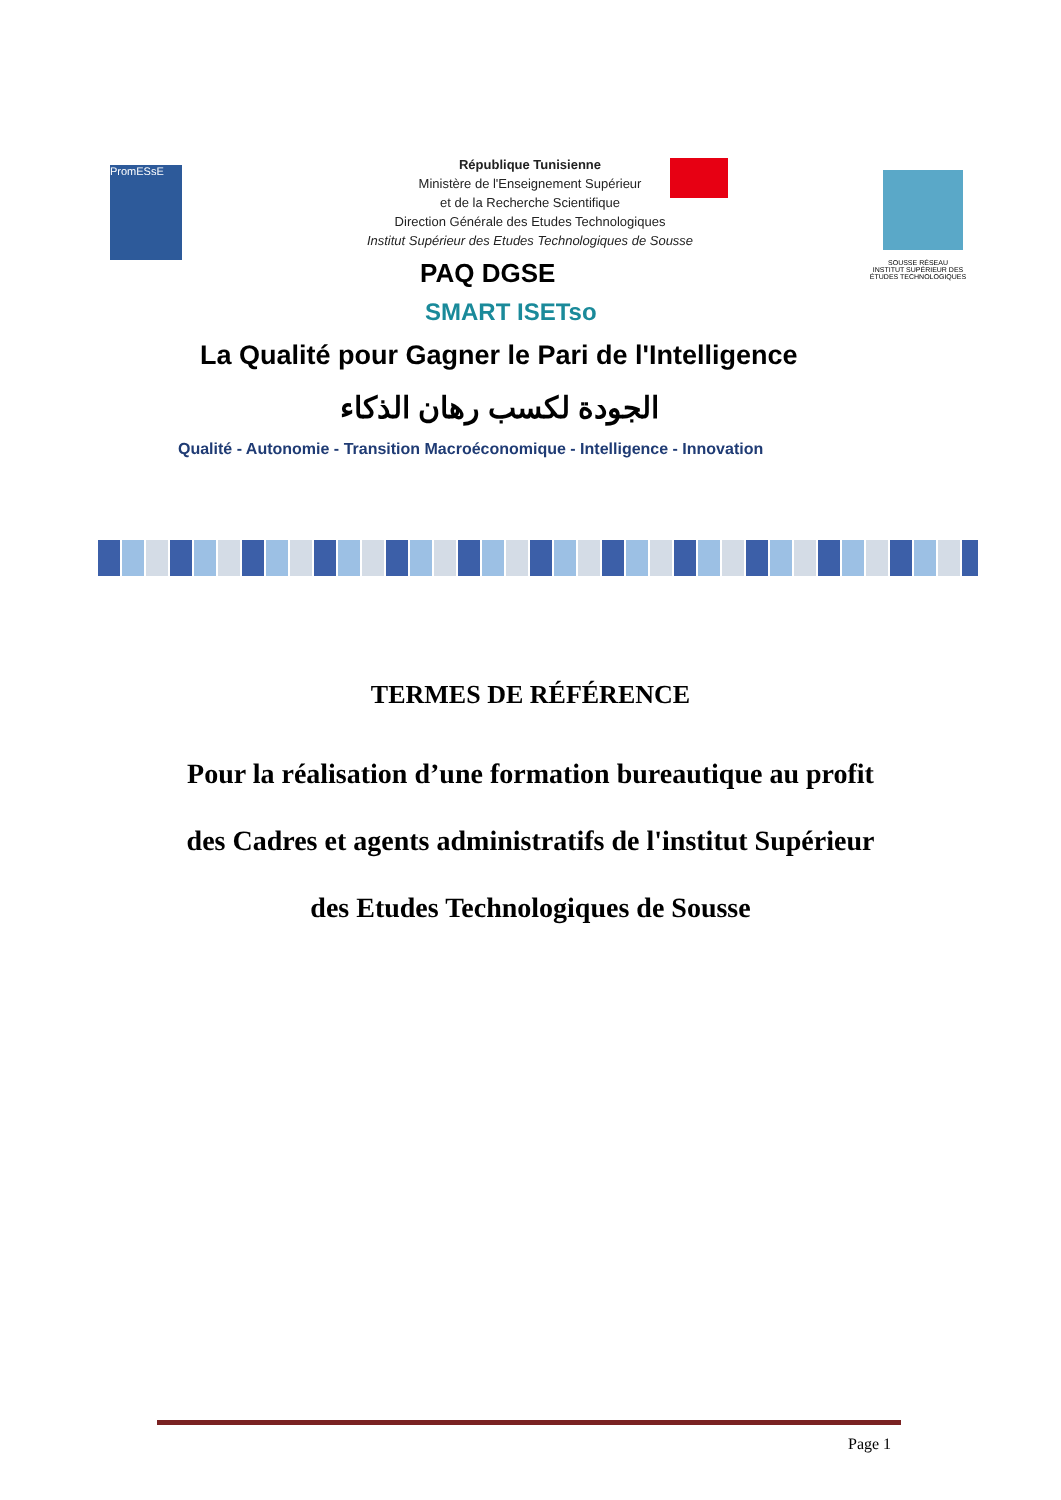PromESsE
République Tunisienne
Ministère de l'Enseignement Supérieur
et de la Recherche Scientifique
Direction Générale des Etudes Technologiques
Institut Supérieur des Etudes Technologiques de Sousse
SOUSSE RÉSEAU
INSTITUT SUPÉRIEUR DES ÉTUDES TECHNOLOGIQUES
PAQ DGSE
SMART ISETso
La Qualité pour Gagner le Pari de l'Intelligence
الجودة لكسب رهان الذكاء
Qualité - Autonomie - Transition Macroéconomique - Intelligence - Innovation
TERMES DE RÉFÉRENCE
Pour la réalisation d’une formation bureautique au profit
des Cadres et agents administratifs de l'institut Supérieur
des Etudes Technologiques de Sousse
Page 1